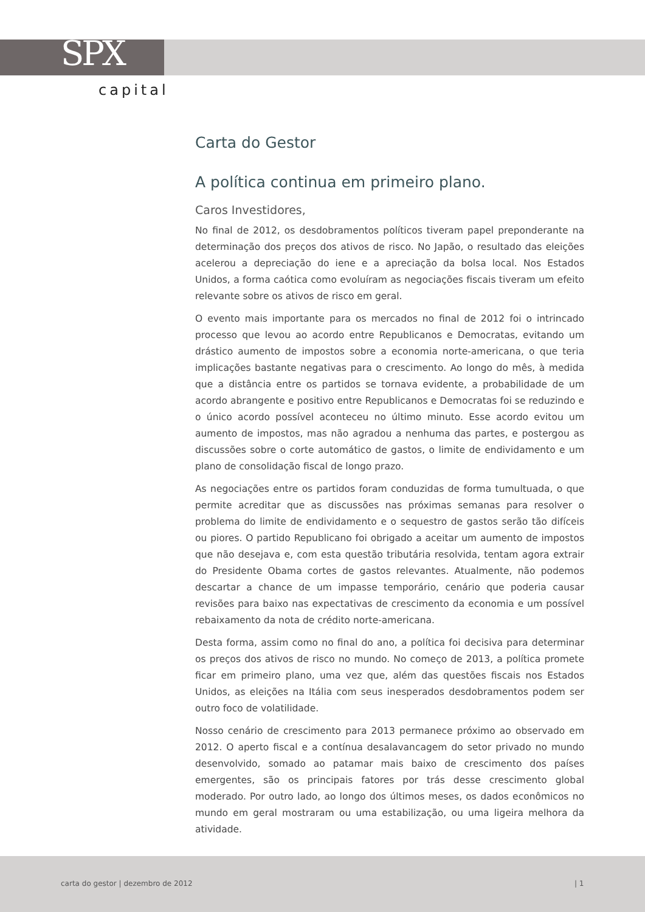SPX
capital
Carta do Gestor
A política continua em primeiro plano.
Caros Investidores,
No final de 2012, os desdobramentos políticos tiveram papel preponderante na determinação dos preços dos ativos de risco. No Japão, o resultado das eleições acelerou a depreciação do iene e a apreciação da bolsa local. Nos Estados Unidos, a forma caótica como evoluíram as negociações fiscais tiveram um efeito relevante sobre os ativos de risco em geral.
O evento mais importante para os mercados no final de 2012 foi o intrincado processo que levou ao acordo entre Republicanos e Democratas, evitando um drástico aumento de impostos sobre a economia norte-americana, o que teria implicações bastante negativas para o crescimento. Ao longo do mês, à medida que a distância entre os partidos se tornava evidente, a probabilidade de um acordo abrangente e positivo entre Republicanos e Democratas foi se reduzindo e o único acordo possível aconteceu no último minuto. Esse acordo evitou um aumento de impostos, mas não agradou a nenhuma das partes, e postergou as discussões sobre o corte automático de gastos, o limite de endividamento e um plano de consolidação fiscal de longo prazo.
As negociações entre os partidos foram conduzidas de forma tumultuada, o que permite acreditar que as discussões nas próximas semanas para resolver o problema do limite de endividamento e o sequestro de gastos serão tão difíceis ou piores. O partido Republicano foi obrigado a aceitar um aumento de impostos que não desejava e, com esta questão tributária resolvida, tentam agora extrair do Presidente Obama cortes de gastos relevantes. Atualmente, não podemos descartar a chance de um impasse temporário, cenário que poderia causar revisões para baixo nas expectativas de crescimento da economia e um possível rebaixamento da nota de crédito norte-americana.
Desta forma, assim como no final do ano, a política foi decisiva para determinar os preços dos ativos de risco no mundo. No começo de 2013, a política promete ficar em primeiro plano, uma vez que, além das questões fiscais nos Estados Unidos, as eleições na Itália com seus inesperados desdobramentos podem ser outro foco de volatilidade.
Nosso cenário de crescimento para 2013 permanece próximo ao observado em 2012. O aperto fiscal e a contínua desalavancagem do setor privado no mundo desenvolvido, somado ao patamar mais baixo de crescimento dos países emergentes, são os principais fatores por trás desse crescimento global moderado. Por outro lado, ao longo dos últimos meses, os dados econômicos no mundo em geral mostraram ou uma estabilização, ou uma ligeira melhora da atividade.
carta do gestor | dezembro de 2012 | 1